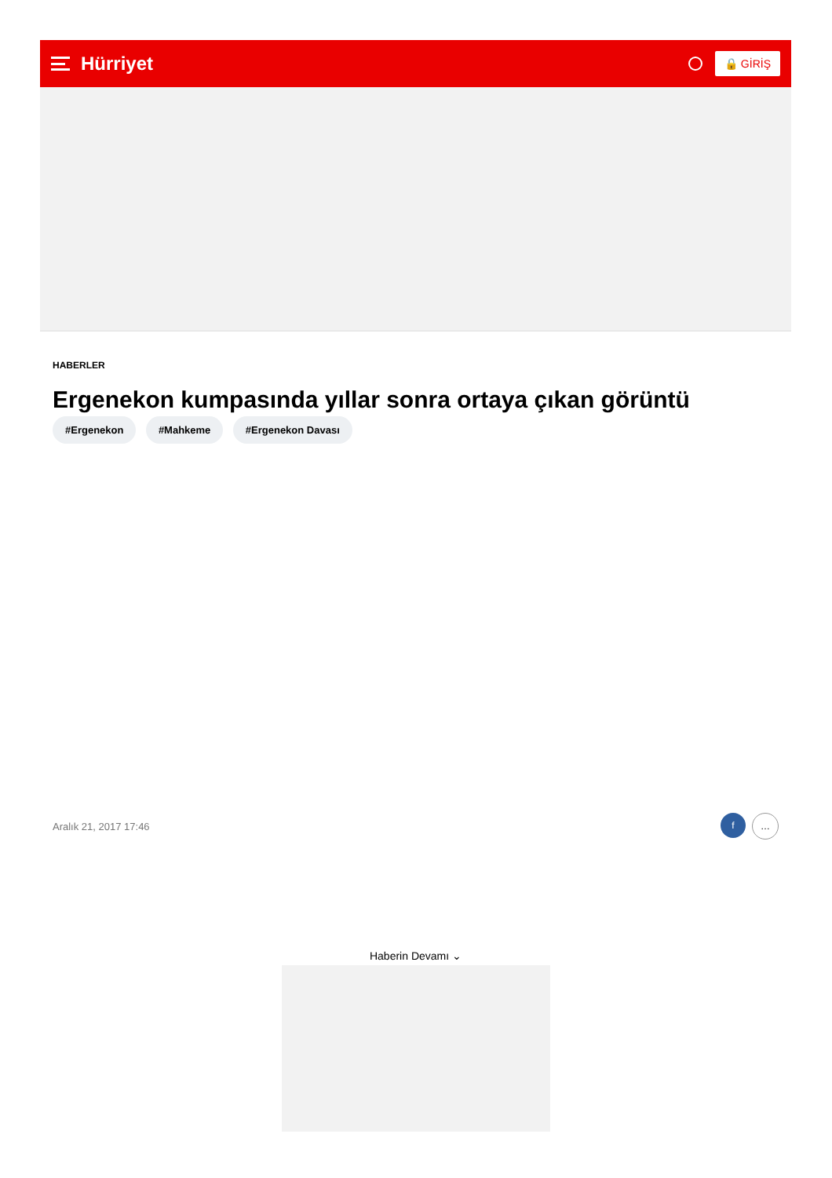Hürriyet
🔒 GİRİŞ
HABERLER
Ergenekon kumpasında yıllar sonra ortaya çıkan görüntü
#Ergenekon #Mahkeme #Ergenekon Davası
Aralık 21, 2017 17:46
f …
Haberin Devamı ⌄